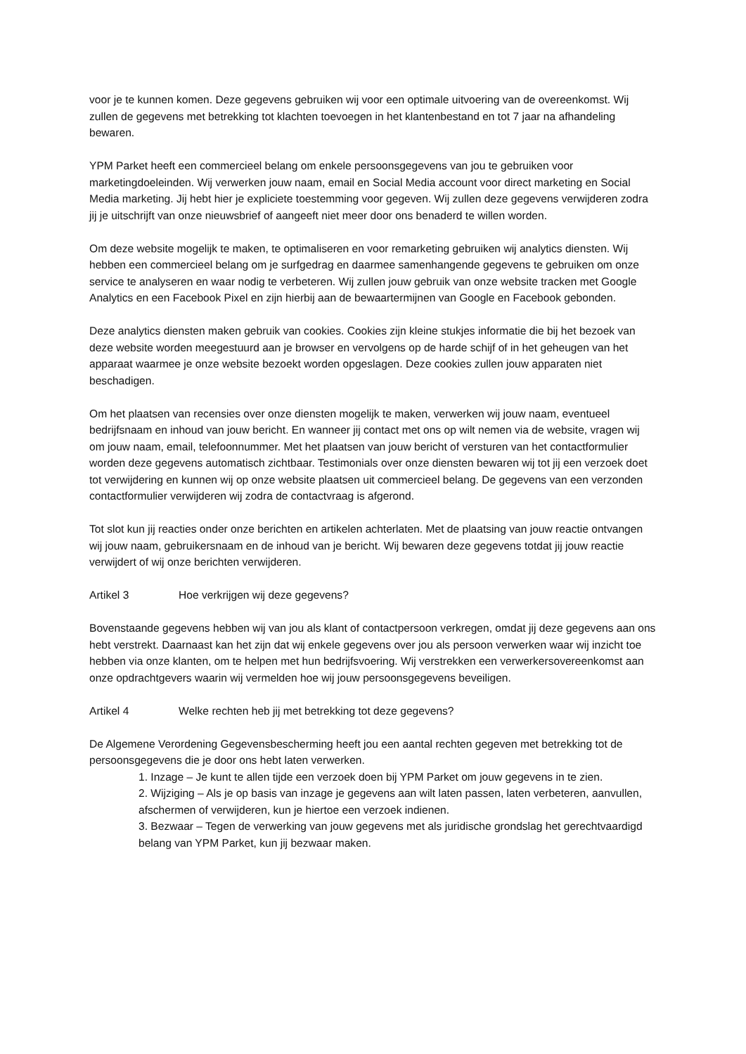voor je te kunnen komen. Deze gegevens gebruiken wij voor een optimale uitvoering van de overeenkomst. Wij zullen de gegevens met betrekking tot klachten toevoegen in het klantenbestand en tot 7 jaar na afhandeling bewaren.
YPM Parket heeft een commercieel belang om enkele persoonsgegevens van jou te gebruiken voor marketingdoeleinden. Wij verwerken jouw naam, email en Social Media account voor direct marketing en Social Media marketing. Jij hebt hier je expliciete toestemming voor gegeven. Wij zullen deze gegevens verwijderen zodra jij je uitschrijft van onze nieuwsbrief of aangeeft niet meer door ons benaderd te willen worden.
Om deze website mogelijk te maken, te optimaliseren en voor remarketing gebruiken wij analytics diensten. Wij hebben een commercieel belang om je surfgedrag en daarmee samenhangende gegevens te gebruiken om onze service te analyseren en waar nodig te verbeteren. Wij zullen jouw gebruik van onze website tracken met Google Analytics en een Facebook Pixel en zijn hierbij aan de bewaartermijnen van Google en Facebook gebonden.
Deze analytics diensten maken gebruik van cookies. Cookies zijn kleine stukjes informatie die bij het bezoek van deze website worden meegestuurd aan je browser en vervolgens op de harde schijf of in het geheugen van het apparaat waarmee je onze website bezoekt worden opgeslagen. Deze cookies zullen jouw apparaten niet beschadigen.
Om het plaatsen van recensies over onze diensten mogelijk te maken, verwerken wij jouw naam, eventueel bedrijfsnaam en inhoud van jouw bericht. En wanneer jij contact met ons op wilt nemen via de website, vragen wij om jouw naam, email, telefoonnummer. Met het plaatsen van jouw bericht of versturen van het contactformulier worden deze gegevens automatisch zichtbaar. Testimonials over onze diensten bewaren wij tot jij een verzoek doet tot verwijdering en kunnen wij op onze website plaatsen uit commercieel belang. De gegevens van een verzonden contactformulier verwijderen wij zodra de contactvraag is afgerond.
Tot slot kun jij reacties onder onze berichten en artikelen achterlaten. Met de plaatsing van jouw reactie ontvangen wij jouw naam, gebruikersnaam en de inhoud van je bericht. Wij bewaren deze gegevens totdat jij jouw reactie verwijdert of wij onze berichten verwijderen.
Artikel 3 Hoe verkrijgen wij deze gegevens?
Bovenstaande gegevens hebben wij van jou als klant of contactpersoon verkregen, omdat jij deze gegevens aan ons hebt verstrekt. Daarnaast kan het zijn dat wij enkele gegevens over jou als persoon verwerken waar wij inzicht toe hebben via onze klanten, om te helpen met hun bedrijfsvoering. Wij verstrekken een verwerkersovereenkomst aan onze opdrachtgevers waarin wij vermelden hoe wij jouw persoonsgegevens beveiligen.
Artikel 4 Welke rechten heb jij met betrekking tot deze gegevens?
De Algemene Verordening Gegevensbescherming heeft jou een aantal rechten gegeven met betrekking tot de persoonsgegevens die je door ons hebt laten verwerken.
1. Inzage – Je kunt te allen tijde een verzoek doen bij YPM Parket om jouw gegevens in te zien.
2. Wijziging – Als je op basis van inzage je gegevens aan wilt laten passen, laten verbeteren, aanvullen, afschermen of verwijderen, kun je hiertoe een verzoek indienen.
3. Bezwaar – Tegen de verwerking van jouw gegevens met als juridische grondslag het gerechtvaardigd belang van YPM Parket, kun jij bezwaar maken.